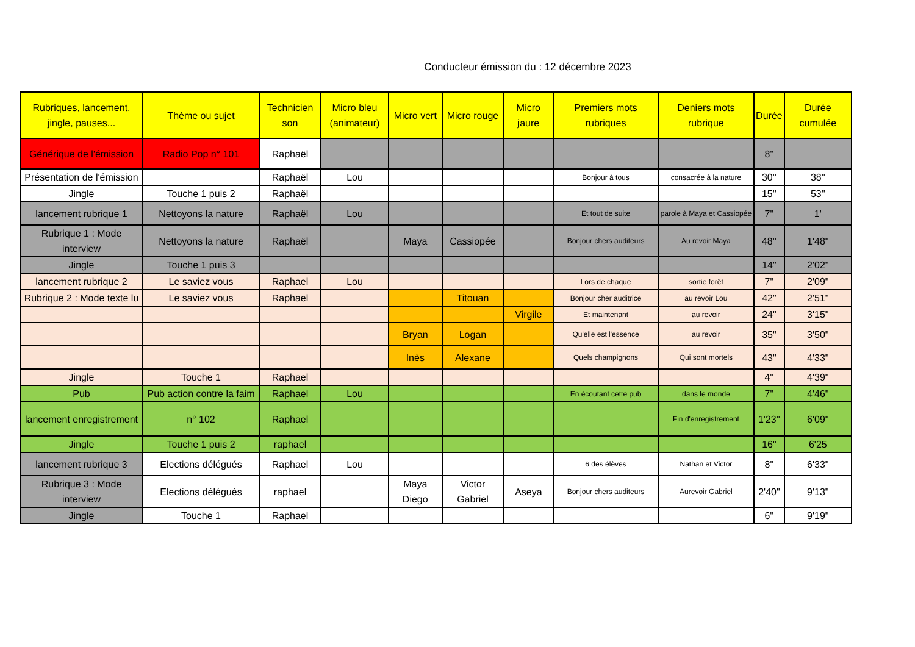Conducteur émission du : 12 décembre 2023
| Rubriques, lancement, jingle, pauses... | Thème ou sujet | Technicien son | Micro bleu (animateur) | Micro vert | Micro rouge | Micro jaure | Premiers mots rubriques | Deniers mots rubrique | Durée | Durée cumulée |
| --- | --- | --- | --- | --- | --- | --- | --- | --- | --- | --- |
| Générique de l'émission | Radio Pop n° 101 | Raphaël | | | | | | | 8" | |
| Présentation de l'émission | | Raphaël | Lou | | | | Bonjour à tous | consacrée à la nature | 30'' | 38'' |
| Jingle | Touche 1 puis 2 | Raphaël | | | | | | | 15'' | 53'' |
| lancement rubrique 1 | Nettoyons la nature | Raphaël | Lou | | | | Et tout de suite | parole à Maya et Cassiopée | 7" | 1' |
| Rubrique 1 : Mode interview | Nettoyons la nature | Raphaël | | Maya | Cassiopée | | Bonjour chers auditeurs | Au revoir Maya | 48'' | 1'48" |
| Jingle | Touche 1 puis 3 | | | | | | | | 14" | 2'02" |
| lancement rubrique 2 | Le saviez vous | Raphael | Lou | | | | Lors de chaque | sortie forêt | 7" | 2'09" |
| Rubrique 2 : Mode texte lu | Le saviez vous | Raphael | | | Titouan | | Bonjour cher auditrice | au revoir Lou | 42" | 2'51" |
| | | | | | | Virgile | Et maintenant | au revoir | 24" | 3'15" |
| | | | | Bryan | Logan | | Qu'elle est l'essence | au revoir | 35" | 3'50" |
| | | | | Inès | Alexane | | Quels champignons | Qui sont mortels | 43" | 4'33" |
| Jingle | Touche 1 | Raphael | | | | | | | 4'' | 4'39" |
| Pub | Pub action contre la faim | Raphael | Lou | | | | En écoutant cette pub | dans le monde | 7" | 4'46" |
| lancement enregistrement | n° 102 | Raphael | | | | | | Fin d'enregistrement | 1'23'' | 6'09" |
| Jingle | Touche 1 puis 2 | raphael | | | | | | | 16" | 6'25 |
| lancement rubrique 3 | Elections délégués | Raphael | Lou | | | | 6 des élèves | Nathan et Victor | 8" | 6'33" |
| Rubrique 3 : Mode interview | Elections délégués | raphael | | Maya Diego | Victor Gabriel | Aseya | Bonjour chers auditeurs | Aurevoir Gabriel | 2'40" | 9'13" |
| Jingle | Touche 1 | Raphael | | | | | | | 6'' | 9'19" |